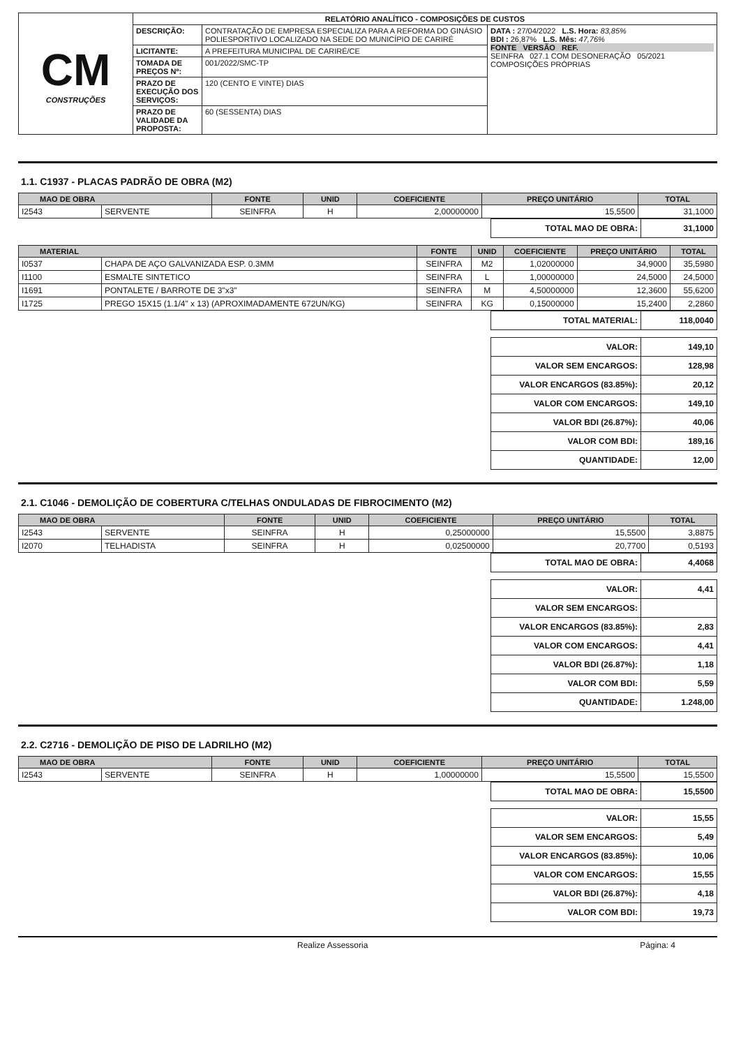| CM CONSTRUÇÕES | RELATÓRIO ANALÍTICO - COMPOSIÇÕES DE CUSTOS | | |
| | DESCRIÇÃO: | CONTRATAÇÃO DE EMPRESA ESPECIALIZA PARA A REFORMA DO GINÁSIO POLIESPORTIVO LOCALIZADO NA SEDE DO MUNICÍPIO DE CARIRÉ | DATA : 27/04/2022 L.S. Hora: 83,85% BDI : 26,87% L.S. Mês: 47,76% FONTE VERSÃO REF. SEINFRA 027.1 COM DESONERAÇÃO 05/2021 COMPOSIÇÕES PRÓPRIAS |
| | LICITANTE: | A PREFEITURA MUNICIPAL DE CARIRÉ/CE | |
| | TOMADA DE PREÇOS Nº: | 001/2022/SMC-TP | |
| | PRAZO DE EXECUÇÃO DOS SERVIÇOS: | 120 (CENTO E VINTE) DIAS | |
| | PRAZO DE VALIDADE DA PROPOSTA: | 60 (SESSENTA) DIAS | |
1.1. C1937 - PLACAS PADRÃO DE OBRA (M2)
| MAO DE OBRA | | FONTE | UNID | COEFICIENTE | PREÇO UNITÁRIO | TOTAL |
| --- | --- | --- | --- | --- | --- | --- |
| I2543 | SERVENTE | SEINFRA | H | 2,00000000 | 15,5500 | 31,1000 |
| TOTAL MAO DE OBRA: | 31,1000 |
| MATERIAL | | FONTE | UNID | COEFICIENTE | PREÇO UNITÁRIO | TOTAL |
| --- | --- | --- | --- | --- | --- | --- |
| I0537 | CHAPA DE AÇO GALVANIZADA ESP. 0.3MM | SEINFRA | M2 | 1,02000000 | 34,9000 | 35,5980 |
| I1100 | ESMALTE SINTETICO | SEINFRA | L | 1,00000000 | 24,5000 | 24,5000 |
| I1691 | PONTALETE / BARROTE DE 3"x3" | SEINFRA | M | 4,50000000 | 12,3600 | 55,6200 |
| I1725 | PREGO 15X15 (1.1/4" x 13) (APROXIMADAMENTE 672UN/KG) | SEINFRA | KG | 0,15000000 | 15,2400 | 2,2860 |
| TOTAL MATERIAL: | 118,0040 |
| VALOR: | 149,10 |
| VALOR SEM ENCARGOS: | 128,98 |
| VALOR ENCARGOS (83.85%): | 20,12 |
| VALOR COM ENCARGOS: | 149,10 |
| VALOR BDI (26.87%): | 40,06 |
| VALOR COM BDI: | 189,16 |
| QUANTIDADE: | 12,00 |
2.1. C1046 - DEMOLIÇÃO DE COBERTURA C/TELHAS ONDULADAS DE FIBROCIMENTO (M2)
| MAO DE OBRA | | FONTE | UNID | COEFICIENTE | PREÇO UNITÁRIO | TOTAL |
| --- | --- | --- | --- | --- | --- | --- |
| I2543 | SERVENTE | SEINFRA | H | 0,25000000 | 15,5500 | 3,8875 |
| I2070 | TELHADISTA | SEINFRA | H | 0,02500000 | 20,7700 | 0,5193 |
| TOTAL MAO DE OBRA: | 4,4068 |
| VALOR: | 4,41 |
| VALOR SEM ENCARGOS: | |
| VALOR ENCARGOS (83.85%): | 2,83 |
| VALOR COM ENCARGOS: | 4,41 |
| VALOR BDI (26.87%): | 1,18 |
| VALOR COM BDI: | 5,59 |
| QUANTIDADE: | 1.248,00 |
2.2. C2716 - DEMOLIÇÃO DE PISO DE LADRILHO (M2)
| MAO DE OBRA | | FONTE | UNID | COEFICIENTE | PREÇO UNITÁRIO | TOTAL |
| --- | --- | --- | --- | --- | --- | --- |
| I2543 | SERVENTE | SEINFRA | H | 1,00000000 | 15,5500 | 15,5500 |
| TOTAL MAO DE OBRA: | 15,5500 |
| VALOR: | 15,55 |
| VALOR SEM ENCARGOS: | 5,49 |
| VALOR ENCARGOS (83.85%): | 10,06 |
| VALOR COM ENCARGOS: | 15,55 |
| VALOR BDI (26.87%): | 4,18 |
| VALOR COM BDI: | 19,73 |
Realize Assessoria Página: 4